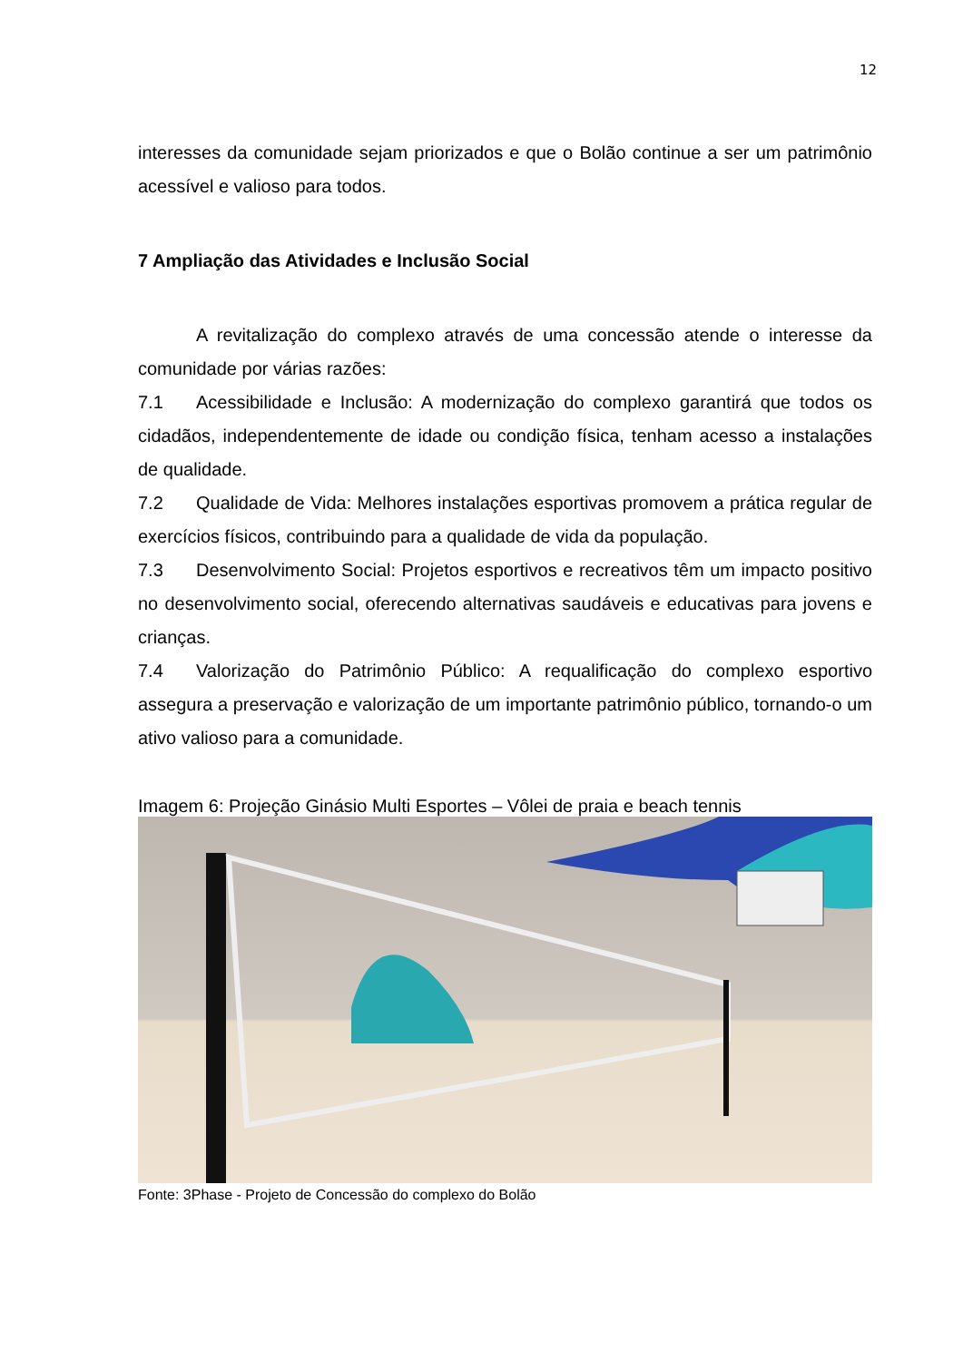12
interesses da comunidade sejam priorizados e que o Bolão continue a ser um patrimônio acessível e valioso para todos.
7 Ampliação das Atividades e Inclusão Social
A revitalização do complexo através de uma concessão atende o interesse da comunidade por várias razões:
7.1 Acessibilidade e Inclusão: A modernização do complexo garantirá que todos os cidadãos, independentemente de idade ou condição física, tenham acesso a instalações de qualidade.
7.2 Qualidade de Vida: Melhores instalações esportivas promovem a prática regular de exercícios físicos, contribuindo para a qualidade de vida da população.
7.3 Desenvolvimento Social: Projetos esportivos e recreativos têm um impacto positivo no desenvolvimento social, oferecendo alternativas saudáveis e educativas para jovens e crianças.
7.4 Valorização do Patrimônio Público: A requalificação do complexo esportivo assegura a preservação e valorização de um importante patrimônio público, tornando-o um ativo valioso para a comunidade.
Imagem 6: Projeção Ginásio Multi Esportes – Vôlei de praia e beach tennis
Fonte: 3Phase - Projeto de Concessão do complexo do Bolão